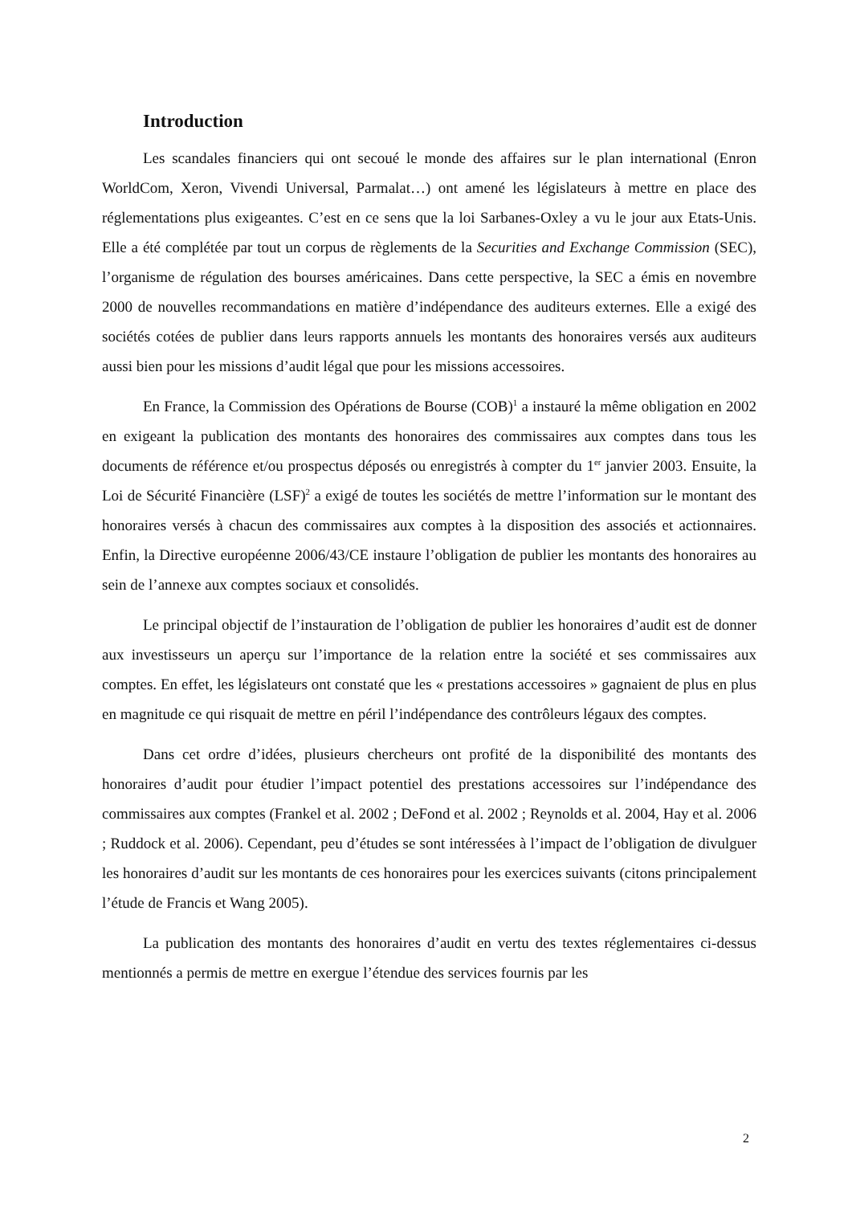Introduction
Les scandales financiers qui ont secoué le monde des affaires sur le plan international (Enron WorldCom, Xeron, Vivendi Universal, Parmalat…) ont amené les législateurs à mettre en place des réglementations plus exigeantes. C’est en ce sens que la loi Sarbanes-Oxley a vu le jour aux Etats-Unis. Elle a été complétée par tout un corpus de règlements de la Securities and Exchange Commission (SEC), l’organisme de régulation des bourses américaines. Dans cette perspective, la SEC a émis en novembre 2000 de nouvelles recommandations en matière d’indépendance des auditeurs externes. Elle a exigé des sociétés cotées de publier dans leurs rapports annuels les montants des honoraires versés aux auditeurs aussi bien pour les missions d’audit légal que pour les missions accessoires.
En France, la Commission des Opérations de Bourse (COB)<sup>1</sup> a instauré la même obligation en 2002 en exigeant la publication des montants des honoraires des commissaires aux comptes dans tous les documents de référence et/ou prospectus déposés ou enregistrés à compter du 1<sup>er</sup> janvier 2003. Ensuite, la Loi de Sécurité Financière (LSF)<sup>2</sup> a exigé de toutes les sociétés de mettre l’information sur le montant des honoraires versés à chacun des commissaires aux comptes à la disposition des associés et actionnaires. Enfin, la Directive européenne 2006/43/CE instaure l’obligation de publier les montants des honoraires au sein de l’annexe aux comptes sociaux et consolidés.
Le principal objectif de l’instauration de l’obligation de publier les honoraires d’audit est de donner aux investisseurs un aperçu sur l’importance de la relation entre la société et ses commissaires aux comptes. En effet, les législateurs ont constaté que les « prestations accessoires » gagnaient de plus en plus en magnitude ce qui risquait de mettre en péril l’indépendance des contrôleurs légaux des comptes.
Dans cet ordre d’idées, plusieurs chercheurs ont profité de la disponibilité des montants des honoraires d’audit pour étudier l’impact potentiel des prestations accessoires sur l’indépendance des commissaires aux comptes (Frankel et al. 2002 ; DeFond et al. 2002 ; Reynolds et al. 2004, Hay et al. 2006 ; Ruddock et al. 2006). Cependant, peu d’études se sont intéressées à l’impact de l’obligation de divulguer les honoraires d’audit sur les montants de ces honoraires pour les exercices suivants (citons principalement l’étude de Francis et Wang 2005).
La publication des montants des honoraires d’audit en vertu des textes réglementaires ci-dessus mentionnés a permis de mettre en exergue l’étendue des services fournis par les
2